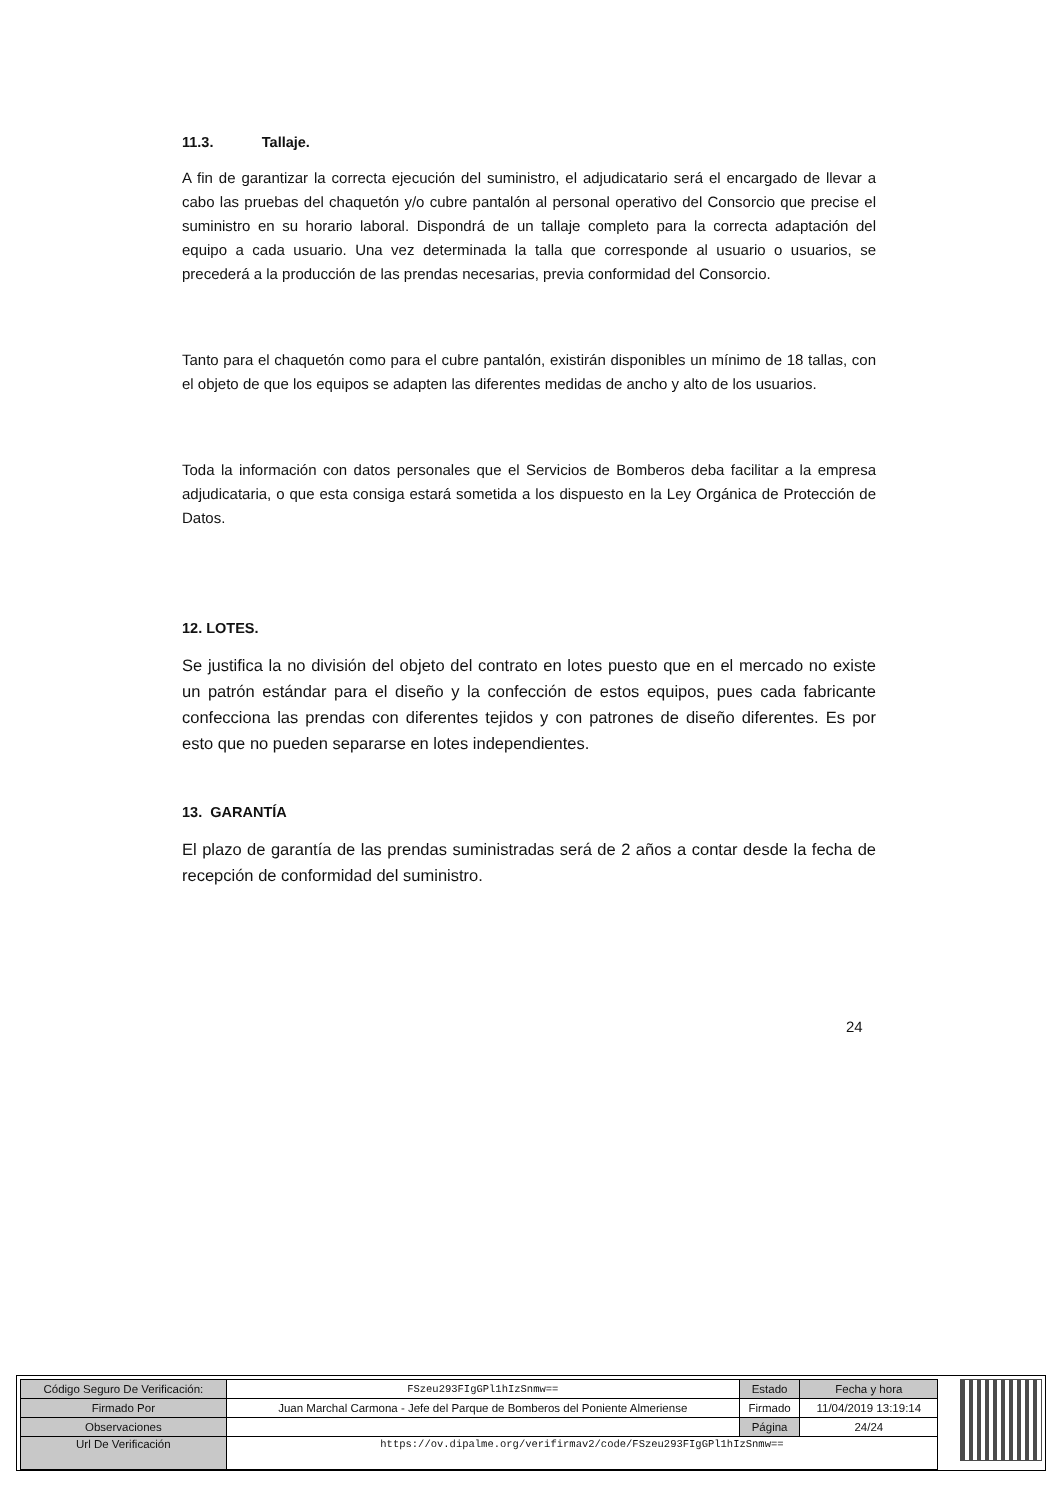11.3. Tallaje.
A fin de garantizar la correcta ejecución del suministro, el adjudicatario será el encargado de llevar a cabo las pruebas del chaquetón y/o cubre pantalón al personal operativo del Consorcio que precise el suministro en su horario laboral. Dispondrá de un tallaje completo para la correcta adaptación del equipo a cada usuario. Una vez determinada la talla que corresponde al usuario o usuarios, se precederá a la producción de las prendas necesarias, previa conformidad del Consorcio.
Tanto para el chaquetón como para el cubre pantalón, existirán disponibles un mínimo de 18 tallas, con el objeto de que los equipos se adapten las diferentes medidas de ancho y alto de los usuarios.
Toda la información con datos personales que el Servicios de Bomberos deba facilitar a la empresa adjudicataria, o que esta consiga estará sometida a los dispuesto en la Ley Orgánica de Protección de Datos.
12. LOTES.
Se justifica la no división del objeto del contrato en lotes puesto que en el mercado no existe un patrón estándar para el diseño y la confección de estos equipos, pues cada fabricante confecciona las prendas con diferentes tejidos y con patrones de diseño diferentes. Es por esto que no pueden separarse en lotes independientes.
13. GARANTÍA
El plazo de garantía de las prendas suministradas será de 2 años a contar desde la fecha de recepción de conformidad del suministro.
24
| Código Seguro De Verificación: | FSzeu293FIgGPl1hIzSnmw== | Estado | Fecha y hora |
| Firmado Por | Juan Marchal Carmona - Jefe del Parque de Bomberos del Poniente Almeriense | Firmado | 11/04/2019 13:19:14 |
| Observaciones | | Página | 24/24 |
| Url De Verificación | https://ov.dipalme.org/verifirmav2/code/FSzeu293FIgGPl1hIzSnmw== | | |